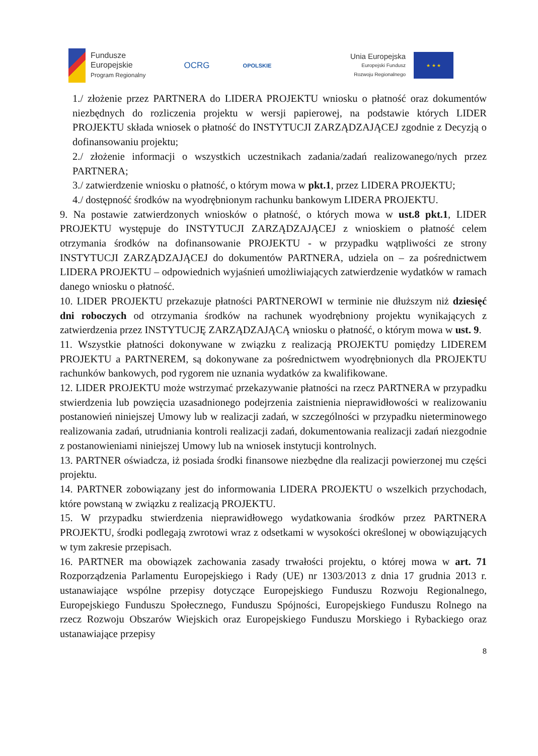Fundusze
Europejskie
Program Regionalny
OCRG
OPOLSKIE
Unia Europejska
Europejski Fundusz
Rozwoju Regionalnego
★ ★ ★
1./ złożenie przez PARTNERA do LIDERA PROJEKTU wniosku o płatność oraz dokumentów niezbędnych do rozliczenia projektu w wersji papierowej, na podstawie których LIDER PROJEKTU składa wniosek o płatność do INSTYTUCJI ZARZĄDZAJĄCEJ zgodnie z Decyzją o dofinansowaniu projektu;
2./ złożenie informacji o wszystkich uczestnikach zadania/zadań realizowanego/nych przez PARTNERA;
3./ zatwierdzenie wniosku o płatność, o którym mowa w pkt.1, przez LIDERA PROJEKTU;
4./ dostępność środków na wyodrębnionym rachunku bankowym LIDERA PROJEKTU.
9. Na postawie zatwierdzonych wniosków o płatność, o których mowa w ust.8 pkt.1, LIDER PROJEKTU występuje do INSTYTUCJI ZARZĄDZAJĄCEJ z wnioskiem o płatność celem otrzymania środków na dofinansowanie PROJEKTU - w przypadku wątpliwości ze strony INSTYTUCJI ZARZĄDZAJĄCEJ do dokumentów PARTNERA, udziela on – za pośrednictwem LIDERA PROJEKTU – odpowiednich wyjaśnień umożliwiających zatwierdzenie wydatków w ramach danego wniosku o płatność.
10. LIDER PROJEKTU przekazuje płatności PARTNEROWI w terminie nie dłuższym niż dziesięć dni roboczych od otrzymania środków na rachunek wyodrębniony projektu wynikających z zatwierdzenia przez INSTYTUCJĘ ZARZĄDZAJĄCĄ wniosku o płatność, o którym mowa w ust. 9.
11. Wszystkie płatności dokonywane w związku z realizacją PROJEKTU pomiędzy LIDEREM PROJEKTU a PARTNEREM, są dokonywane za pośrednictwem wyodrębnionych dla PROJEKTU rachunków bankowych, pod rygorem nie uznania wydatków za kwalifikowane.
12. LIDER PROJEKTU może wstrzymać przekazywanie płatności na rzecz PARTNERA w przypadku stwierdzenia lub powzięcia uzasadnionego podejrzenia zaistnienia nieprawidłowości w realizowaniu postanowień niniejszej Umowy lub w realizacji zadań, w szczególności w przypadku nieterminowego realizowania zadań, utrudniania kontroli realizacji zadań, dokumentowania realizacji zadań niezgodnie z postanowieniami niniejszej Umowy lub na wniosek instytucji kontrolnych.
13. PARTNER oświadcza, iż posiada środki finansowe niezbędne dla realizacji powierzonej mu części projektu.
14. PARTNER zobowiązany jest do informowania LIDERA PROJEKTU o wszelkich przychodach, które powstaną w związku z realizacją PROJEKTU.
15. W przypadku stwierdzenia nieprawidłowego wydatkowania środków przez PARTNERA PROJEKTU, środki podlegają zwrotowi wraz z odsetkami w wysokości określonej w obowiązujących w tym zakresie przepisach.
16. PARTNER ma obowiązek zachowania zasady trwałości projektu, o której mowa w art. 71 Rozporządzenia Parlamentu Europejskiego i Rady (UE) nr 1303/2013 z dnia 17 grudnia 2013 r. ustanawiające wspólne przepisy dotyczące Europejskiego Funduszu Rozwoju Regionalnego, Europejskiego Funduszu Społecznego, Funduszu Spójności, Europejskiego Funduszu Rolnego na rzecz Rozwoju Obszarów Wiejskich oraz Europejskiego Funduszu Morskiego i Rybackiego oraz ustanawiające przepisy
8